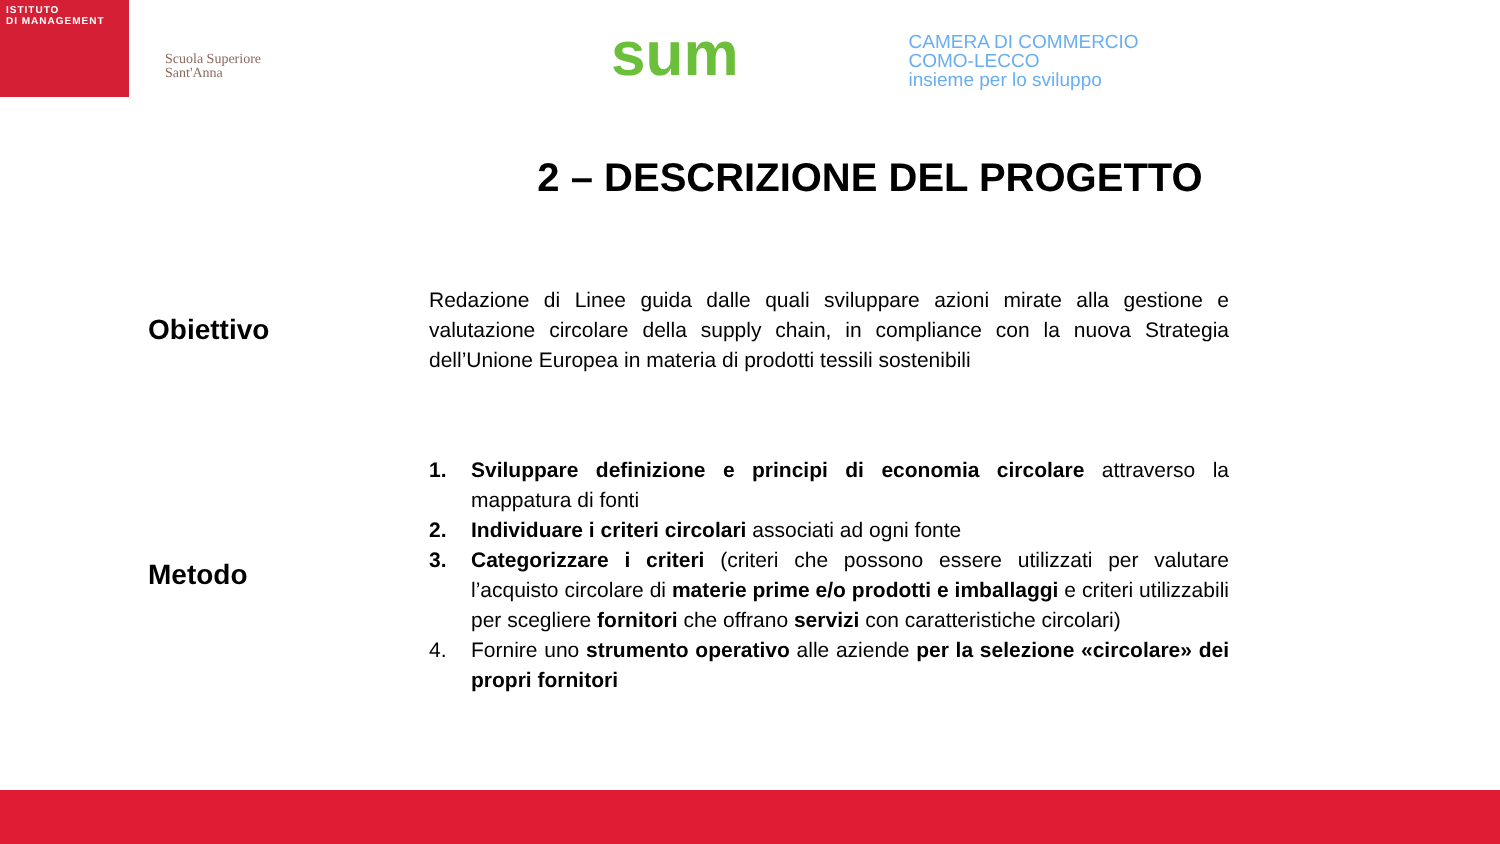ISTITUTO
DI MANAGEMENT
Scuola Superiore
Sant'Anna
sum
CAMERA DI COMMERCIO
COMO-LECCO
insieme per lo sviluppo
2 – DESCRIZIONE DEL PROGETTO
Obiettivo
Redazione di Linee guida dalle quali sviluppare azioni mirate alla gestione e valutazione circolare della supply chain, in compliance con la nuova Strategia dell’Unione Europea in materia di prodotti tessili sostenibili
Metodo
1. Sviluppare definizione e principi di economia circolare attraverso la mappatura di fonti
2. Individuare i criteri circolari associati ad ogni fonte
3. Categorizzare i criteri (criteri che possono essere utilizzati per valutare l’acquisto circolare di materie prime e/o prodotti e imballaggi e criteri utilizzabili per scegliere fornitori che offrano servizi con caratteristiche circolari)
4. Fornire uno strumento operativo alle aziende per la selezione «circolare» dei propri fornitori